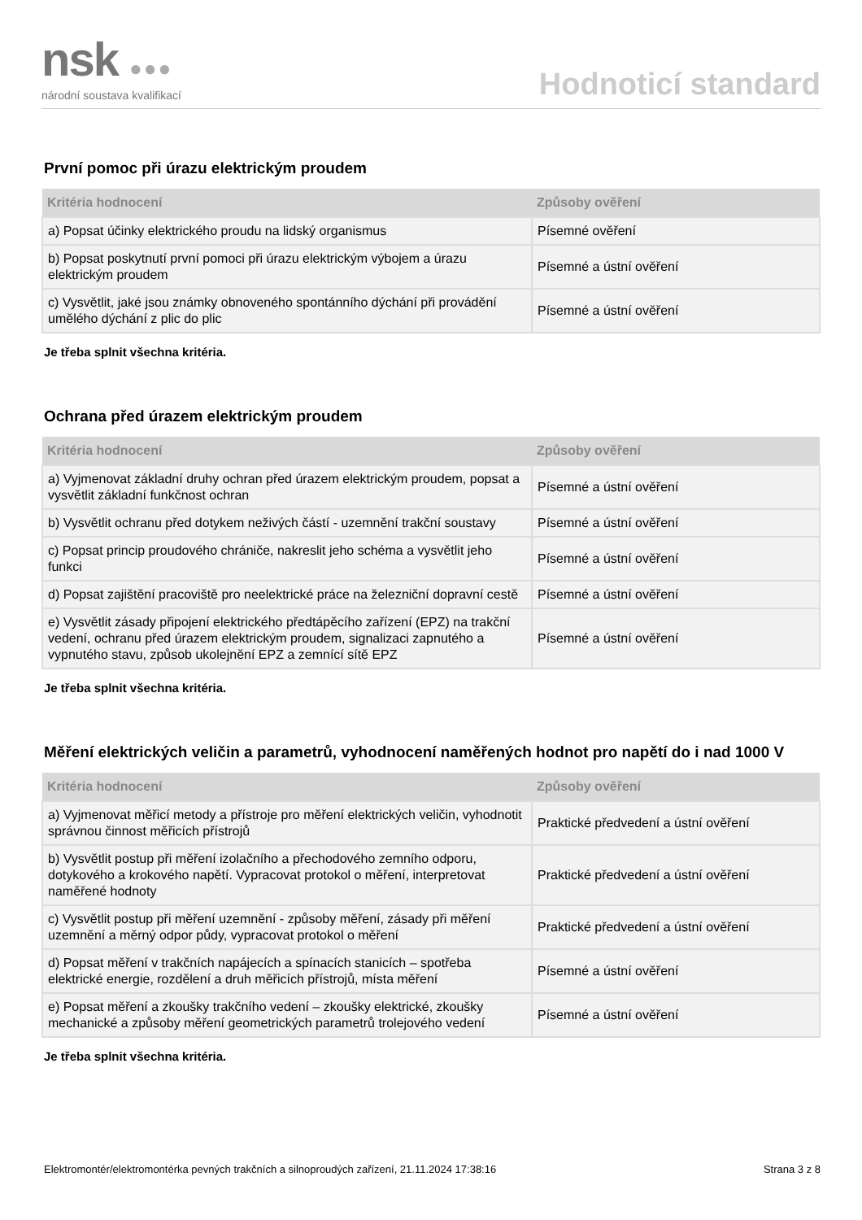nsk ●●●
národní soustava kvalifikací
Hodnoticí standard
První pomoc při úrazu elektrickým proudem
| Kritéria hodnocení | Způsoby ověření |
| --- | --- |
| a) Popsat účinky elektrického proudu na lidský organismus | Písemné ověření |
| b) Popsat poskytnutí první pomoci při úrazu elektrickým výbojem a úrazu elektrickým proudem | Písemné a ústní ověření |
| c) Vysvětlit, jaké jsou známky obnoveného spontánního dýchání při provádění umělého dýchání z plic do plic | Písemné a ústní ověření |
Je třeba splnit všechna kritéria.
Ochrana před úrazem elektrickým proudem
| Kritéria hodnocení | Způsoby ověření |
| --- | --- |
| a) Vyjmenovat základní druhy ochran před úrazem elektrickým proudem, popsat a vysvětlit základní funkčnost ochran | Písemné a ústní ověření |
| b) Vysvětlit ochranu před dotykem neživých částí - uzemnění trakční soustavy | Písemné a ústní ověření |
| c) Popsat princip proudového chrániče, nakreslit jeho schéma a vysvětlit jeho funkci | Písemné a ústní ověření |
| d) Popsat zajištění pracoviště pro neelektrické práce na železniční dopravní cestě | Písemné a ústní ověření |
| e) Vysvětlit zásady připojení elektrického předtápěcího zařízení (EPZ) na trakční vedení, ochranu před úrazem elektrickým proudem, signalizaci zapnutého a vypnutého stavu, způsob ukolejnění EPZ a zemnící sítě EPZ | Písemné a ústní ověření |
Je třeba splnit všechna kritéria.
Měření elektrických veličin a parametrů, vyhodnocení naměřených hodnot pro napětí do i nad 1000 V
| Kritéria hodnocení | Způsoby ověření |
| --- | --- |
| a) Vyjmenovat měřicí metody a přístroje pro měření elektrických veličin, vyhodnotit správnou činnost měřicích přístrojů | Praktické předvedení a ústní ověření |
| b) Vysvětlit postup při měření izolačního a přechodového zemního odporu, dotykového a krokového napětí. Vypracovat protokol o měření, interpretovat naměřené hodnoty | Praktické předvedení a ústní ověření |
| c) Vysvětlit postup při měření uzemnění - způsoby měření, zásady při měření uzemnění a měrný odpor půdy, vypracovat protokol o měření | Praktické předvedení a ústní ověření |
| d) Popsat měření v trakčních napájecích a spínacích stanicích – spotřeba elektrické energie, rozdělení a druh měřicích přístrojů, místa měření | Písemné a ústní ověření |
| e) Popsat měření a zkoušky trakčního vedení – zkoušky elektrické, zkoušky mechanické a způsoby měření geometrických parametrů trolejového vedení | Písemné a ústní ověření |
Je třeba splnit všechna kritéria.
Elektromontér/elektromontérka pevných trakčních a silnoproudých zařízení, 21.11.2024 17:38:16 Strana 3 z 8